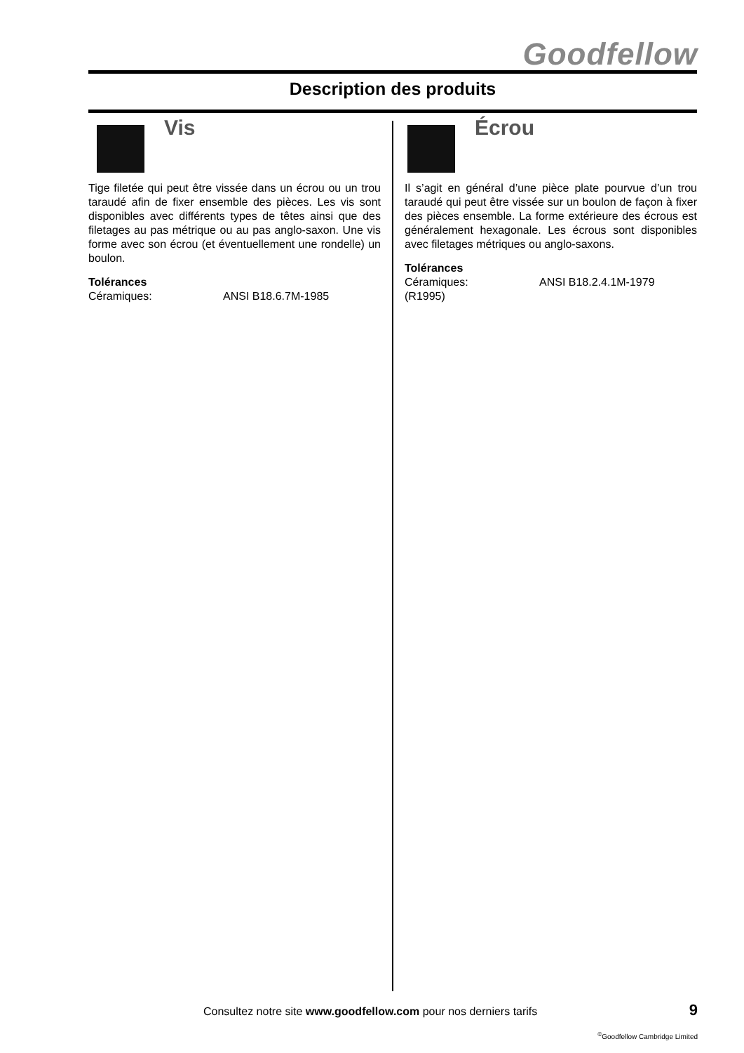Goodfellow
Description des produits
Vis
Tige filetée qui peut être vissée dans un écrou ou un trou taraudé afin de fixer ensemble des pièces. Les vis sont disponibles avec différents types de têtes ainsi que des filetages au pas métrique ou au pas anglo-saxon. Une vis forme avec son écrou (et éventuellement une rondelle) un boulon.
Tolérances
Céramiques: ANSI B18.6.7M-1985
Écrou
Il s’agit en général d’une pièce plate pourvue d’un trou taraudé qui peut être vissée sur un boulon de façon à fixer des pièces ensemble. La forme extérieure des écrous est généralement hexagonale. Les écrous sont disponibles avec filetages métriques ou anglo-saxons.
Tolérances
Céramiques: ANSI B18.2.4.1M-1979
(R1995)
Consultez notre site www.goodfellow.com pour nos derniers tarifs
9
<sup>©</sup>Goodfellow Cambridge Limited